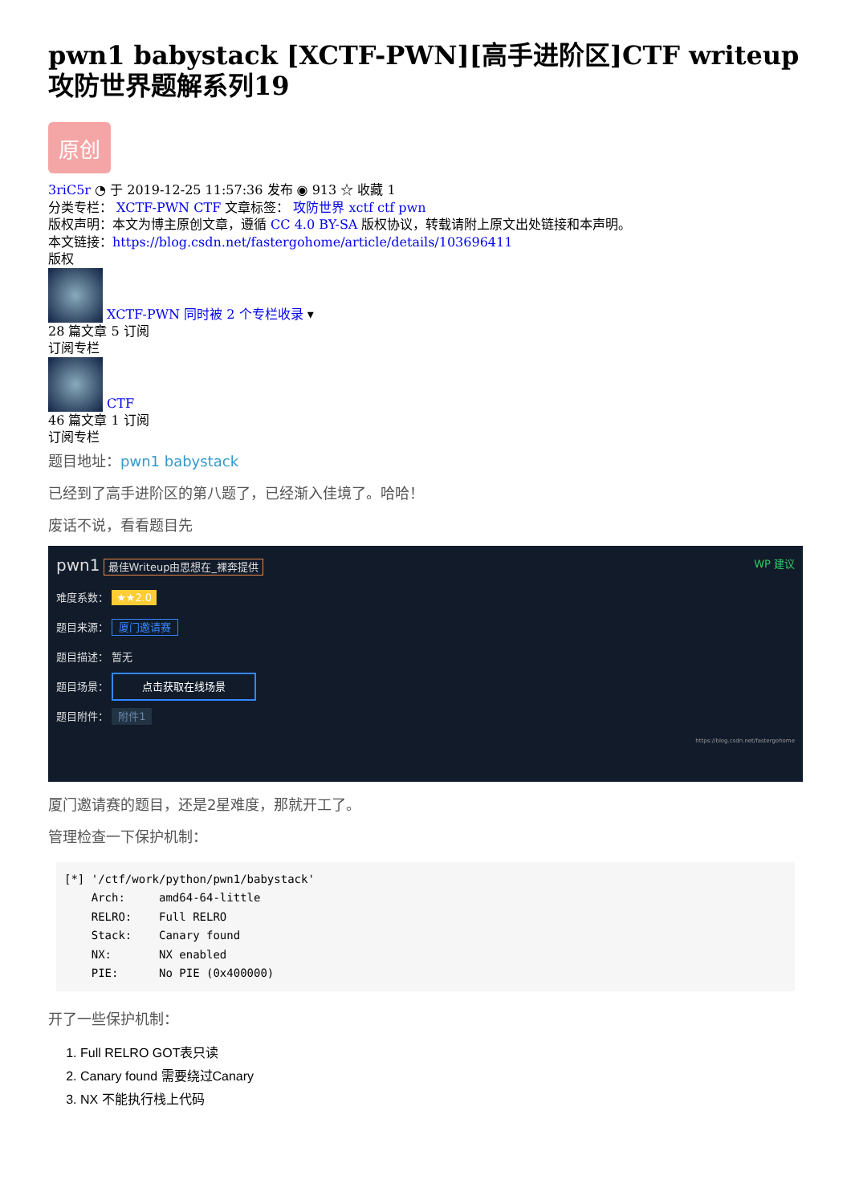pwn1 babystack [XCTF-PWN][高手进阶区]CTF writeup攻防世界题解系列19
原创
3riC5r ◔ 于 2019-12-25 11:57:36 发布 ◉ 913 ☆ 收藏 1
分类专栏： XCTF-PWN CTF 文章标签： 攻防世界 xctf ctf pwn
版权声明：本文为博主原创文章，遵循 CC 4.0 BY-SA 版权协议，转载请附上原文出处链接和本声明。
本文链接：https://blog.csdn.net/fastergohome/article/details/103696411
版权
XCTF-PWN 同时被 2 个专栏收录 ▾
28 篇文章 5 订阅
订阅专栏
CTF
46 篇文章 1 订阅
订阅专栏
题目地址：pwn1 babystack
已经到了高手进阶区的第八题了，已经渐入佳境了。哈哈！
废话不说，看看题目先
pwn1 最佳Writeup由思想在_裸奔提供 WP 建议
难度系数： ★★2.0
题目来源： 厦门邀请赛
题目描述： 暂无
题目场景： 点击获取在线场景
题目附件： 附件1
https://blog.csdn.net/fastergohome
厦门邀请赛的题目，还是2星难度，那就开工了。
管理检查一下保护机制：
[*] '/ctf/work/python/pwn1/babystack'
    Arch:     amd64-64-little
    RELRO:    Full RELRO
    Stack:    Canary found
    NX:       NX enabled
    PIE:      No PIE (0x400000)
开了一些保护机制：
1. Full RELRO GOT表只读
2. Canary found 需要绕过Canary
3. NX 不能执行栈上代码